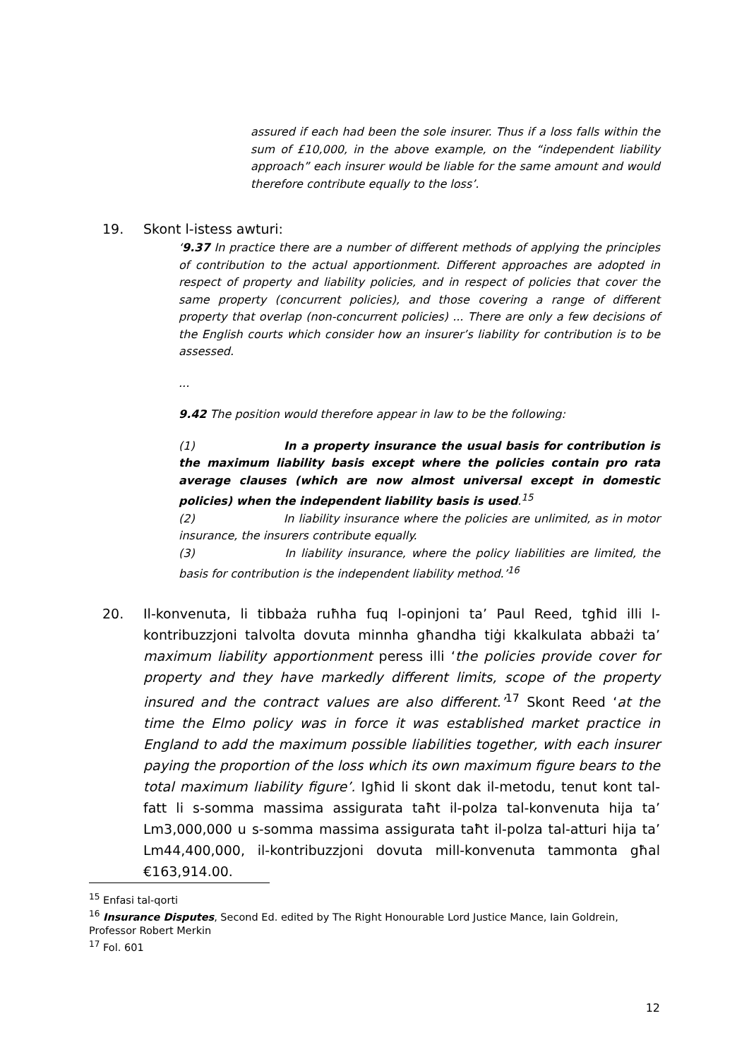assured if each had been the sole insurer. Thus if a loss falls within the sum of £10,000, in the above example, on the “independent liability approach” each insurer would be liable for the same amount and would therefore contribute equally to the loss’.
19. Skont l-istess awturi:
‘9.37 In practice there are a number of different methods of applying the principles of contribution to the actual apportionment. Different approaches are adopted in respect of property and liability policies, and in respect of policies that cover the same property (concurrent policies), and those covering a range of different property that overlap (non-concurrent policies) ... There are only a few decisions of the English courts which consider how an insurer’s liability for contribution is to be assessed.
...
9.42 The position would therefore appear in law to be the following:
(1) In a property insurance the usual basis for contribution is the maximum liability basis except where the policies contain pro rata average clauses (which are now almost universal except in domestic policies) when the independent liability basis is used.<sup>15</sup>
(2) In liability insurance where the policies are unlimited, as in motor insurance, the insurers contribute equally.
(3) In liability insurance, where the policy liabilities are limited, the basis for contribution is the independent liability method.’<sup>16</sup>
20. Il-konvenuta, li tibbaża ruħha fuq l-opinjoni ta’ Paul Reed, tgħid illi l-kontribuzzjoni talvolta dovuta minnha għandha tiġi kkalkulata abbażi ta’ maximum liability apportionment peress illi ‘the policies provide cover for property and they have markedly different limits, scope of the property insured and the contract values are also different.’<sup>17</sup> Skont Reed ‘at the time the Elmo policy was in force it was established market practice in England to add the maximum possible liabilities together, with each insurer paying the proportion of the loss which its own maximum figure bears to the total maximum liability figure’. Igħid li skont dak il-metodu, tenut kont tal-fatt li s-somma massima assigurata taħt il-polza tal-konvenuta hija ta’ Lm3,000,000 u s-somma massima assigurata taħt il-polza tal-atturi hija ta’ Lm44,400,000, il-kontribuzzjoni dovuta mill-konvenuta tammonta għal €163,914.00.
<sup>15</sup> Enfasi tal-qorti
<sup>16</sup> Insurance Disputes, Second Ed. edited by The Right Honourable Lord Justice Mance, Iain Goldrein, Professor Robert Merkin
<sup>17</sup> Fol. 601
12